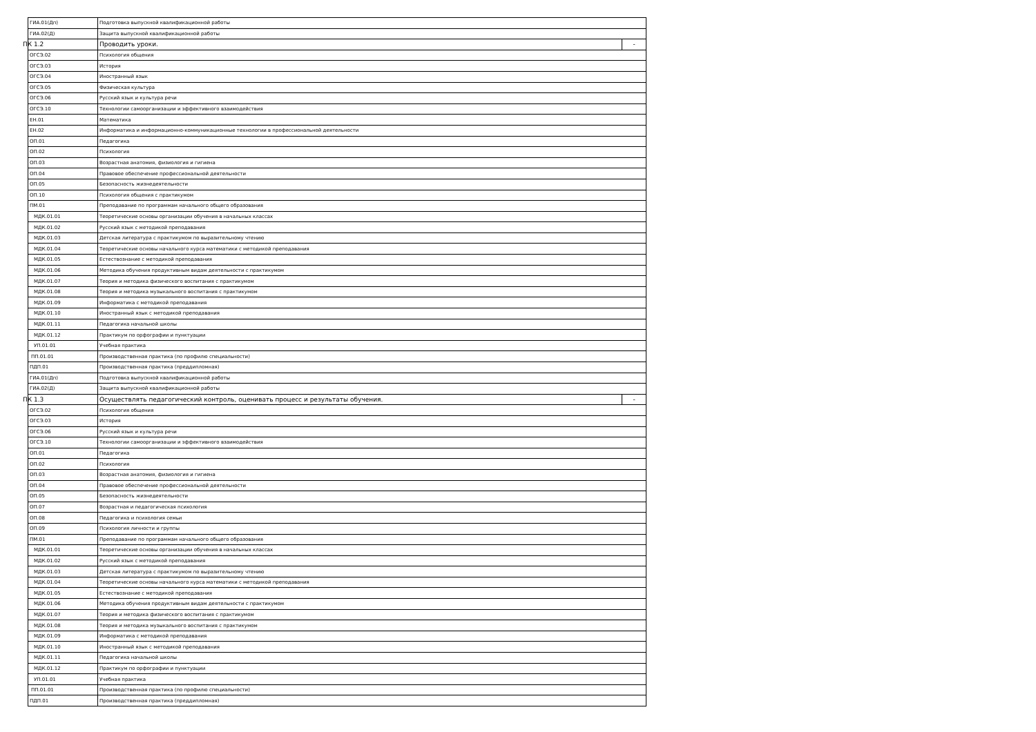| ГИА.01(Дп) | Подготовка выпускной квалификационной работы | |
| ГИА.02(Д) | Защита выпускной квалификационной работы | |
| ПК 1.2 | Проводить уроки. | - |
| ОГСЭ.02 | Психология общения | |
| ОГСЭ.03 | История | |
| ОГСЭ.04 | Иностранный язык | |
| ОГСЭ.05 | Физическая культура | |
| ОГСЭ.06 | Русский язык и культура речи | |
| ОГСЭ.10 | Технологии самоорганизации и эффективного взаимодействия | |
| ЕН.01 | Математика | |
| ЕН.02 | Информатика и информационно-коммуникационные технологии в профессиональной деятельности | |
| ОП.01 | Педагогика | |
| ОП.02 | Психология | |
| ОП.03 | Возрастная анатомия, физиология и гигиена | |
| ОП.04 | Правовое обеспечение профессиональной деятельности | |
| ОП.05 | Безопасность жизнедеятельности | |
| ОП.10 | Психология общения с практикумом | |
| ПМ.01 | Преподавание по программам начального общего образования | |
| МДК.01.01 | Теоретические основы организации обучения в начальных классах | |
| МДК.01.02 | Русский язык с методикой преподавания | |
| МДК.01.03 | Детская литература с практикумом по выразительному чтению | |
| МДК.01.04 | Теоретические основы начального курса математики с методикой преподавания | |
| МДК.01.05 | Естествознание с методикой преподавания | |
| МДК.01.06 | Методика обучения продуктивным видам деятельности с практикумом | |
| МДК.01.07 | Теория и методика физического воспитания с практикумом | |
| МДК.01.08 | Теория и методика музыкального воспитания с практикумом | |
| МДК.01.09 | Информатика с методикой преподавания | |
| МДК.01.10 | Иностранный язык с методикой преподавания | |
| МДК.01.11 | Педагогика начальной школы | |
| МДК.01.12 | Практикум по орфографии и пунктуации | |
| УП.01.01 | Учебная практика | |
| ПП.01.01 | Производственная практика (по профилю специальности) | |
| ПДП.01 | Производственная практика (преддипломная) | |
| ГИА.01(Дп) | Подготовка выпускной квалификационной работы | |
| ГИА.02(Д) | Защита выпускной квалификационной работы | |
| ПК 1.3 | Осуществлять педагогический контроль, оценивать процесс и результаты обучения. | - |
| ОГСЭ.02 | Психология общения | |
| ОГСЭ.03 | История | |
| ОГСЭ.06 | Русский язык и культура речи | |
| ОГСЭ.10 | Технологии самоорганизации и эффективного взаимодействия | |
| ОП.01 | Педагогика | |
| ОП.02 | Психология | |
| ОП.03 | Возрастная анатомия, физиология и гигиена | |
| ОП.04 | Правовое обеспечение профессиональной деятельности | |
| ОП.05 | Безопасность жизнедеятельности | |
| ОП.07 | Возрастная и педагогическая психология | |
| ОП.08 | Педагогика и психология семьи | |
| ОП.09 | Психология личности и группы | |
| ПМ.01 | Преподавание по программам начального общего образования | |
| МДК.01.01 | Теоретические основы организации обучения в начальных классах | |
| МДК.01.02 | Русский язык с методикой преподавания | |
| МДК.01.03 | Детская литература с практикумом по выразительному чтению | |
| МДК.01.04 | Теоретические основы начального курса математики с методикой преподавания | |
| МДК.01.05 | Естествознание с методикой преподавания | |
| МДК.01.06 | Методика обучения продуктивным видам деятельности с практикумом | |
| МДК.01.07 | Теория и методика физического воспитания с практикумом | |
| МДК.01.08 | Теория и методика музыкального воспитания с практикумом | |
| МДК.01.09 | Информатика с методикой преподавания | |
| МДК.01.10 | Иностранный язык с методикой преподавания | |
| МДК.01.11 | Педагогика начальной школы | |
| МДК.01.12 | Практикум по орфографии и пунктуации | |
| УП.01.01 | Учебная практика | |
| ПП.01.01 | Производственная практика (по профилю специальности) | |
| ПДП.01 | Производственная практика (преддипломная) | |